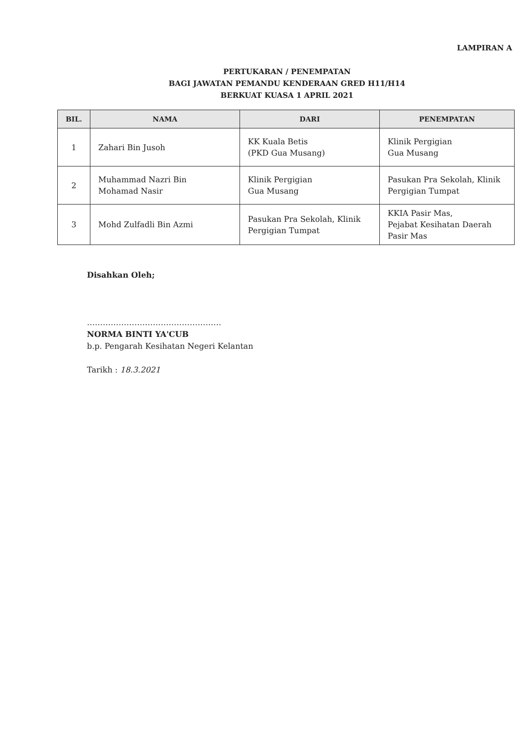LAMPIRAN A
PERTUKARAN / PENEMPATAN
BAGI JAWATAN PEMANDU KENDERAAN GRED H11/H14
BERKUAT KUASA 1 APRIL 2021
| BIL. | NAMA | DARI | PENEMPATAN |
| --- | --- | --- | --- |
| 1 | Zahari Bin Jusoh | KK Kuala Betis (PKD Gua Musang) | Klinik Pergigian Gua Musang |
| 2 | Muhammad Nazri Bin Mohamad Nasir | Klinik Pergigian Gua Musang | Pasukan Pra Sekolah, Klinik Pergigian Tumpat |
| 3 | Mohd Zulfadli Bin Azmi | Pasukan Pra Sekolah, Klinik Pergigian Tumpat | KKIA Pasir Mas, Pejabat Kesihatan Daerah Pasir Mas |
Disahkan Oleh;
……………………………………………
NORMA BINTI YA'CUB
b.p. Pengarah Kesihatan Negeri Kelantan
Tarikh : 18.3.2021